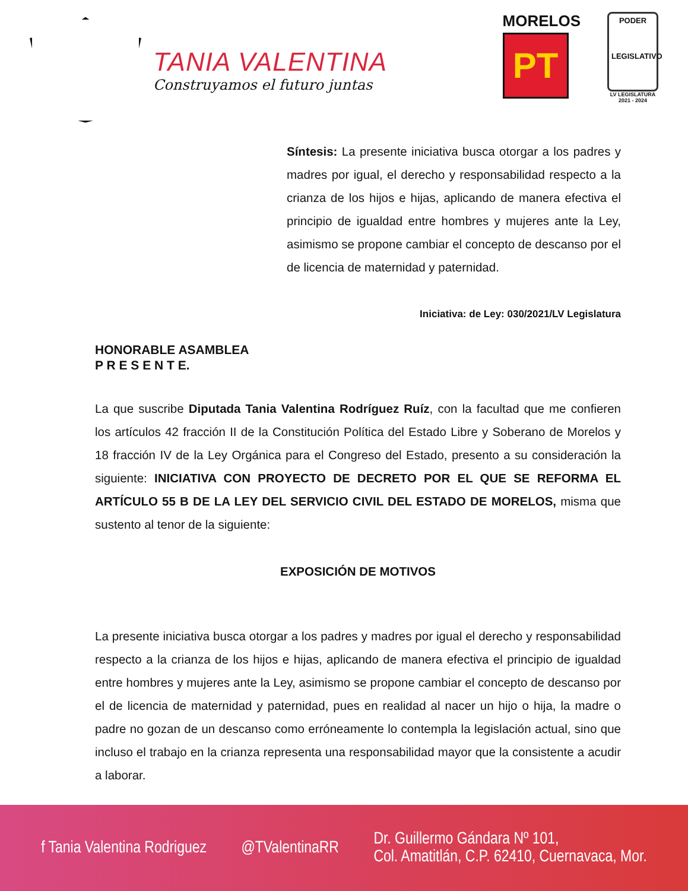TANIA VALENTINA
Construyamos el futuro juntas
MORELOS
PT
PODER
LEGISLATIVO
LV LEGISLATURA
2021 - 2024
Síntesis: La presente iniciativa busca otorgar a los padres y madres por igual, el derecho y responsabilidad respecto a la crianza de los hijos e hijas, aplicando de manera efectiva el principio de igualdad entre hombres y mujeres ante la Ley, asimismo se propone cambiar el concepto de descanso por el de licencia de maternidad y paternidad.
Iniciativa: de Ley: 030/2021/LV Legislatura
HONORABLE ASAMBLEA
P R E S E N T E.
La que suscribe Diputada Tania Valentina Rodríguez Ruíz, con la facultad que me confieren los artículos 42 fracción II de la Constitución Política del Estado Libre y Soberano de Morelos y 18 fracción IV de la Ley Orgánica para el Congreso del Estado, presento a su consideración la siguiente: INICIATIVA CON PROYECTO DE DECRETO POR EL QUE SE REFORMA EL ARTÍCULO 55 B DE LA LEY DEL SERVICIO CIVIL DEL ESTADO DE MORELOS, misma que sustento al tenor de la siguiente:
EXPOSICIÓN DE MOTIVOS
La presente iniciativa busca otorgar a los padres y madres por igual el derecho y responsabilidad respecto a la crianza de los hijos e hijas, aplicando de manera efectiva el principio de igualdad entre hombres y mujeres ante la Ley, asimismo se propone cambiar el concepto de descanso por el de licencia de maternidad y paternidad, pues en realidad al nacer un hijo o hija, la madre o padre no gozan de un descanso como erróneamente lo contempla la legislación actual, sino que incluso el trabajo en la crianza representa una responsabilidad mayor que la consistente a acudir a laborar.
f Tania Valentina Rodriguez @TValentinaRR Dr. Guillermo Gándara Nº 101,
Col. Amatitlán, C.P. 62410, Cuernavaca, Mor.